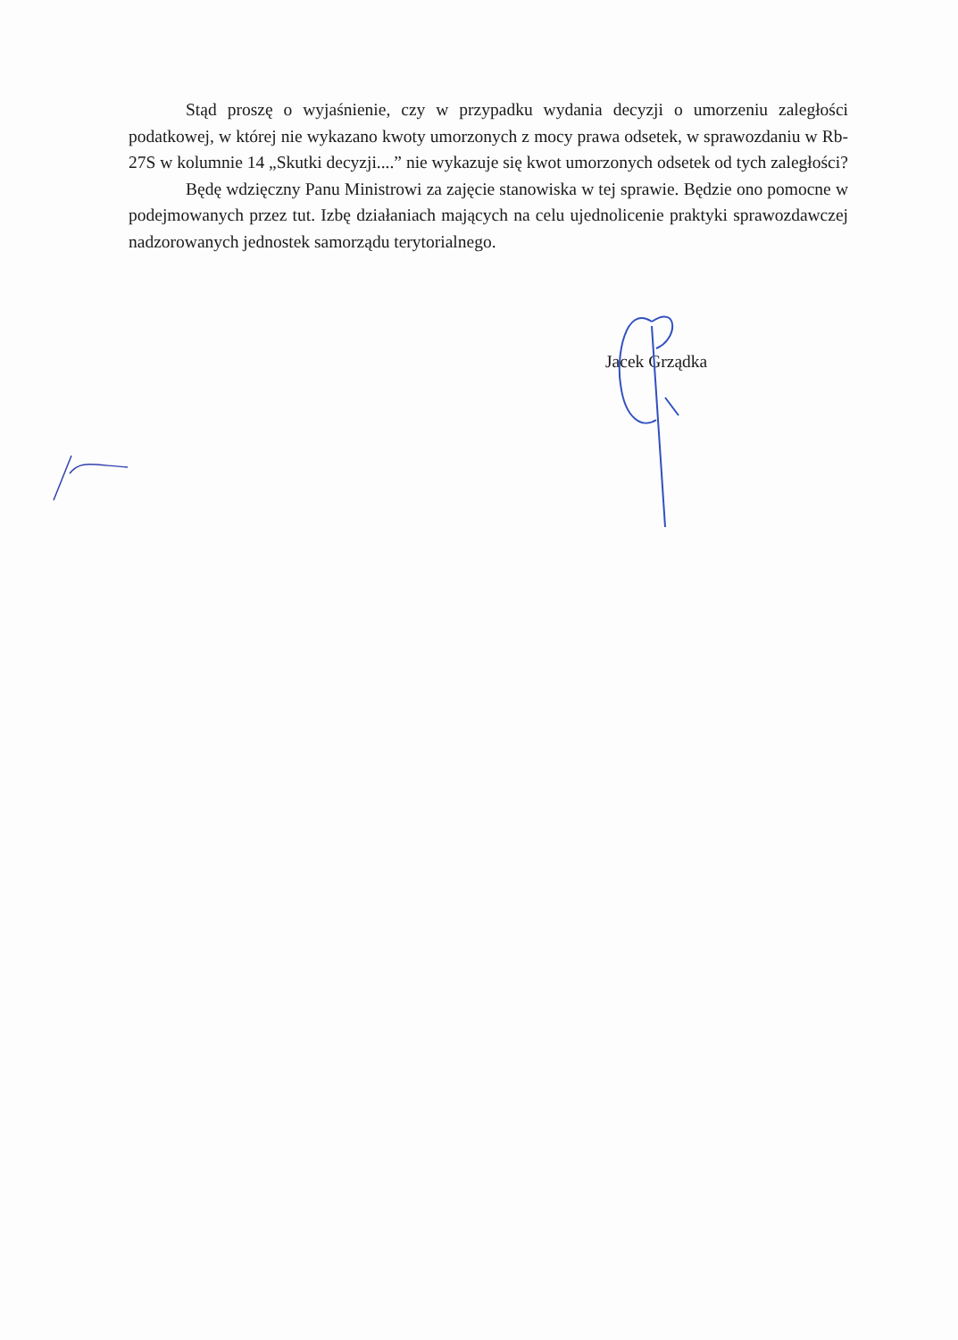Stąd proszę o wyjaśnienie, czy w przypadku wydania decyzji o umorzeniu zaległości podatkowej, w której nie wykazano kwoty umorzonych z mocy prawa odsetek, w sprawozdaniu w Rb-27S w kolumnie 14 „Skutki decyzji....” nie wykazuje się kwot umorzonych odsetek od tych zaległości?
Będę wdzięczny Panu Ministrowi za zajęcie stanowiska w tej sprawie. Będzie ono pomocne w podejmowanych przez tut. Izbę działaniach mających na celu ujednolicenie praktyki sprawozdawczej nadzorowanych jednostek samorządu terytorialnego.
Jacek Grządka